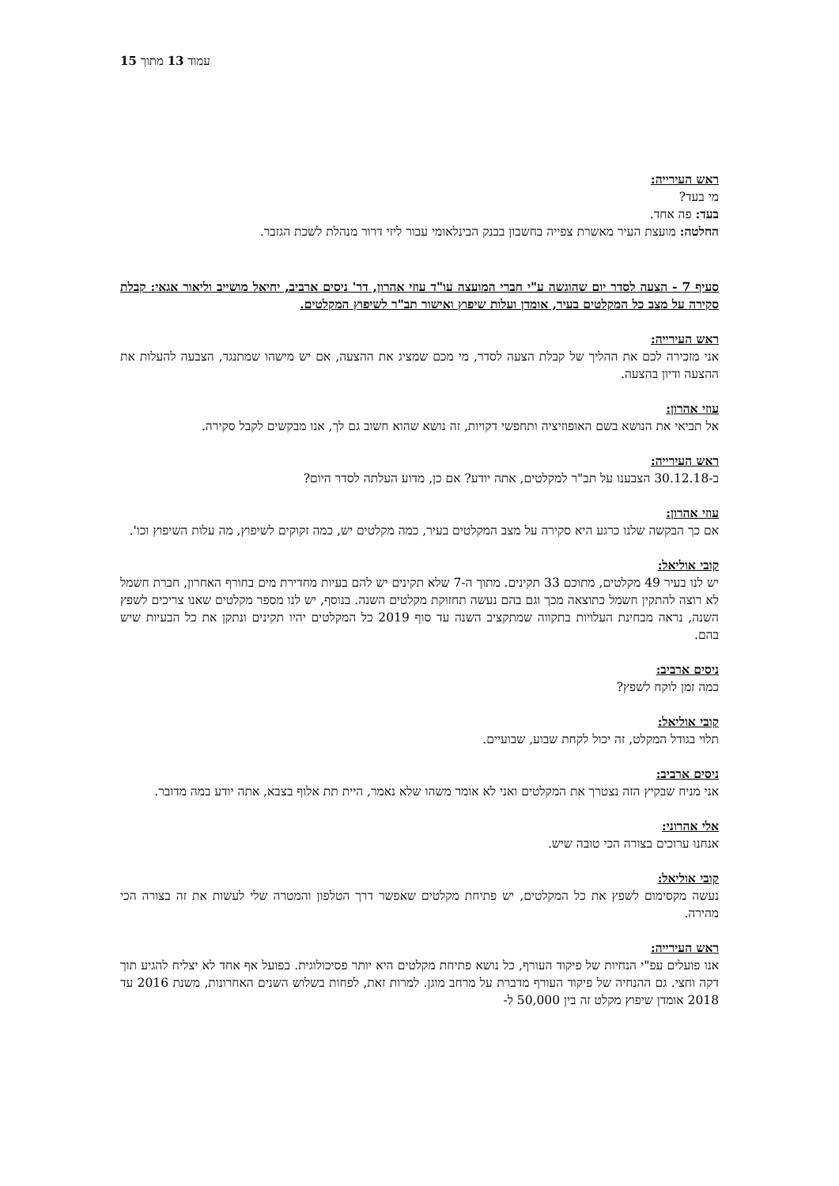עמוד 13 מתוך 15
ראש העירייה:
מי בעד?
בעד: פה אחד.
החלטה: מועצת העיר מאשרת צפייה בחשבון בבנק הבינלאומי עבור ליזי דרור מנהלת לשכת הגזבר.
סעיף 7 - הצעה לסדר יום שהוגשה ע"י חברי המועצה עו"ד עוזי אהרון, דר' ניסים ארביב, יחיאל מושייב וליאור אגאי: קבלת סקירה על מצב כל המקלטים בעיר, אומדן ועלות שיפוץ ואישור תב"ר לשיפוץ המקלטים.
ראש העירייה:
אני מזכירה לכם את ההליך של קבלת הצעה לסדר, מי מכם שמציג את ההצעה, אם יש מישהו שמתנגד, הצבעה להעלות את ההצעה ודיון בהצעה.
עוזי אהרון:
אל תביאי את הנושא בשם האופוזיציה ותחפשי דקויות, זה נושא שהוא חשוב גם לך, אנו מבקשים לקבל סקירה.
ראש העירייה:
ב-30.12.18 הצבענו על תב"ר למקלטים, אתה יודע? אם כן, מדוע העלתה לסדר היום?
עוזי אהרון:
אם כך הבקשה שלנו כרגע היא סקירה על מצב המקלטים בעיר, כמה מקלטים יש, כמה זקוקים לשיפוץ, מה עלות השיפוץ וכו'.
קובי אוליאל:
יש לנו בעיר 49 מקלטים, מתוכם 33 תקינים. מתוך ה-7 שלא תקינים יש להם בעיות מחדירת מים בחורף האחרון, חברת חשמל לא רוצה להתקין חשמל כתוצאה מכך וגם בהם נעשה תחזוקת מקלטים השנה. בנוסף, יש לנו מספר מקלטים שאנו צריכים לשפץ השנה, נראה מבחינת העלויות בתקווה שמתקציב השנה עד סוף 2019 כל המקלטים יהיו תקינים ונתקן את כל הבעיות שיש בהם.
ניסים ארביב:
כמה זמן לוקח לשפץ?
קובי אוליאל:
תלוי בגודל המקלט, זה יכול לקחת שבוע, שבועיים.
ניסים ארביב:
אני מניח שבקיץ הזה נצטרך את המקלטים ואני לא אומר משהו שלא נאמר, היית תת אלוף בצבא, אתה יודע במה מדובר.
אלי אהרוני:
אנחנו ערוכים בצורה הכי טובה שיש.
קובי אוליאל:
נעשה מקסימום לשפץ את כל המקלטים, יש פתיחת מקלטים שאפשר דרך הטלפון והמטרה שלי לעשות את זה בצורה הכי מהירה.
ראש העירייה:
אנו פועלים עפ"י הנחיות של פיקוד העורף, כל נושא פתיחת מקלטים היא יותר פסיכולוגית. בפועל אף אחד לא יצליח להגיע תוך דקה וחצי. גם ההנחיה של פיקוד העורף מדברת על מרחב מוגן. למרות זאת, לפחות בשלוש השנים האחרונות, משנת 2016 עד 2018 אומדן שיפוץ מקלט זה בין 50,000 ל-